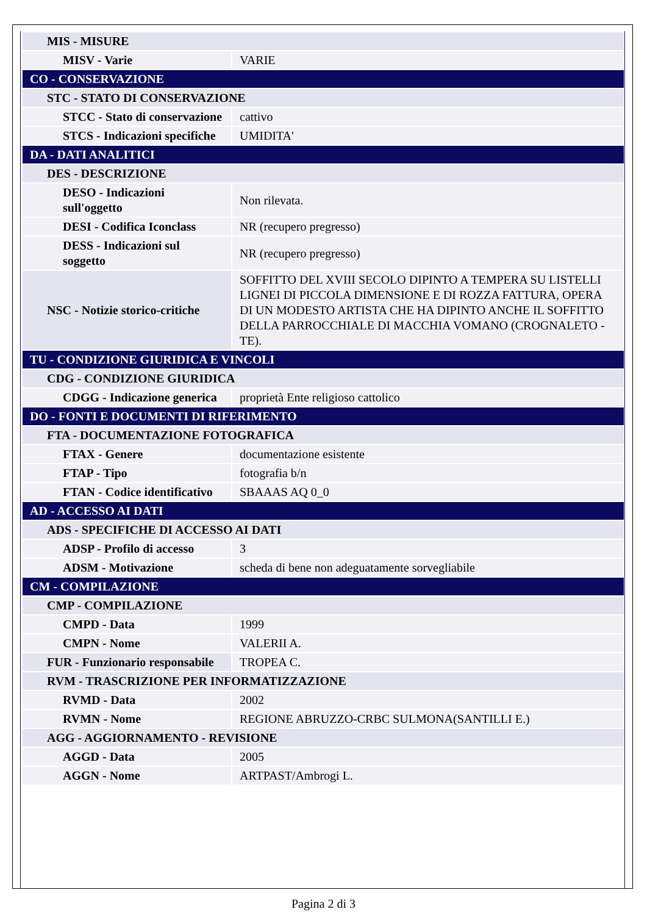| MIS - MISURE | |
| MISV - Varie | VARIE |
| CO - CONSERVAZIONE | |
| STC - STATO DI CONSERVAZIONE | |
| STCC - Stato di conservazione | cattivo |
| STCS - Indicazioni specifiche | UMIDITA' |
| DA - DATI ANALITICI | |
| DES - DESCRIZIONE | |
| DESO - Indicazioni sull'oggetto | Non rilevata. |
| DESI - Codifica Iconclass | NR (recupero pregresso) |
| DESS - Indicazioni sul soggetto | NR (recupero pregresso) |
| NSC - Notizie storico-critiche | SOFFITTO DEL XVIII SECOLO DIPINTO A TEMPERA SU LISTELLI LIGNEI DI PICCOLA DIMENSIONE E DI ROZZA FATTURA, OPERA DI UN MODESTO ARTISTA CHE HA DIPINTO ANCHE IL SOFFITTO DELLA PARROCCHIALE DI MACCHIA VOMANO (CROGNALETO - TE). |
| TU - CONDIZIONE GIURIDICA E VINCOLI | |
| CDG - CONDIZIONE GIURIDICA | |
| CDGG - Indicazione generica | proprietà Ente religioso cattolico |
| DO - FONTI E DOCUMENTI DI RIFERIMENTO | |
| FTA - DOCUMENTAZIONE FOTOGRAFICA | |
| FTAX - Genere | documentazione esistente |
| FTAP - Tipo | fotografia b/n |
| FTAN - Codice identificativo | SBAAAS AQ 0_0 |
| AD - ACCESSO AI DATI | |
| ADS - SPECIFICHE DI ACCESSO AI DATI | |
| ADSP - Profilo di accesso | 3 |
| ADSM - Motivazione | scheda di bene non adeguatamente sorvegliabile |
| CM - COMPILAZIONE | |
| CMP - COMPILAZIONE | |
| CMPD - Data | 1999 |
| CMPN - Nome | VALERII A. |
| FUR - Funzionario responsabile | TROPEA C. |
| RVM - TRASCRIZIONE PER INFORMATIZZAZIONE | |
| RVMD - Data | 2002 |
| RVMN - Nome | REGIONE ABRUZZO-CRBC SULMONA(SANTILLI E.) |
| AGG - AGGIORNAMENTO - REVISIONE | |
| AGGD - Data | 2005 |
| AGGN - Nome | ARTPAST/Ambrogi L. |
Pagina 2 di 3